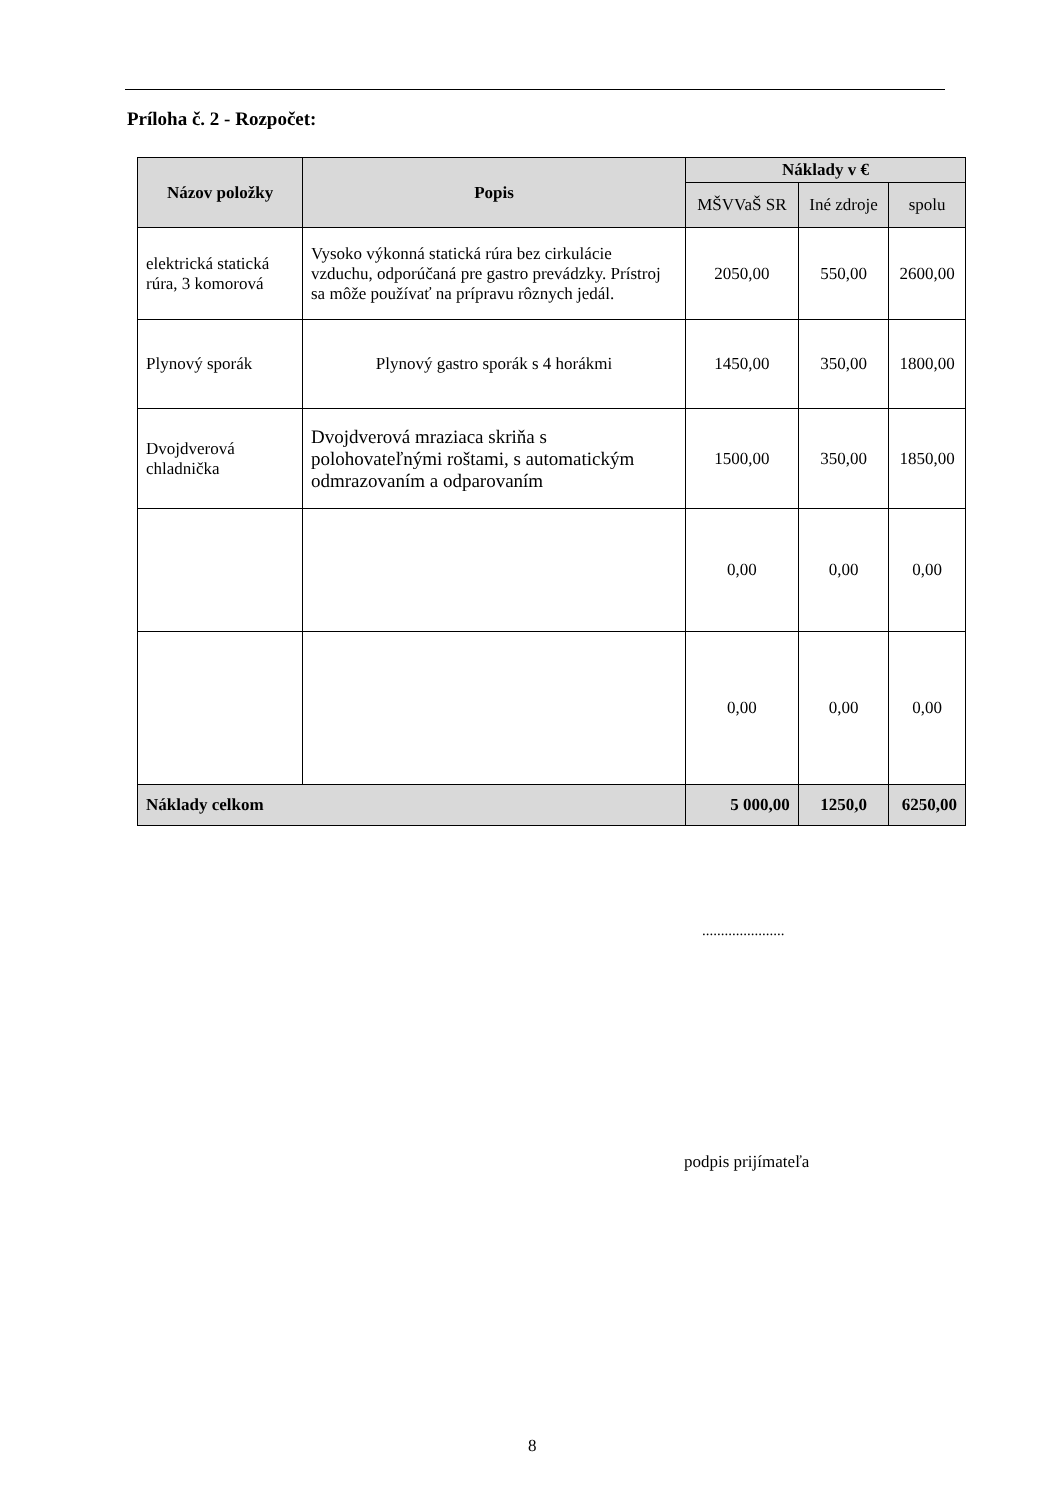Príloha č. 2 - Rozpočet:
| Názov položky | Popis | Náklady v € | | |
| --- | --- | --- | --- | --- |
| | | MŠVVaŠ SR | Iné zdroje | spolu |
| elektrická statická rúra, 3 komorová | Vysoko výkonná statická rúra bez cirkulácie vzduchu, odporúčaná pre gastro prevádzky. Prístroj sa môže používať na prípravu rôznych jedál. | 2050,00 | 550,00 | 2600,00 |
| Plynový sporák | Plynový gastro sporák s 4 horákmi | 1450,00 | 350,00 | 1800,00 |
| Dvojdverová chladnička | Dvojdverová mraziaca skriňa s polohovateľnými roštami, s automatickým odmrazovaním a odparovaním | 1500,00 | 350,00 | 1850,00 |
| | | 0,00 | 0,00 | 0,00 |
| | | 0,00 | 0,00 | 0,00 |
| Náklady celkom | | 5 000,00 | 1250,0 | 6250,00 |
......................
podpis prijímateľa
8